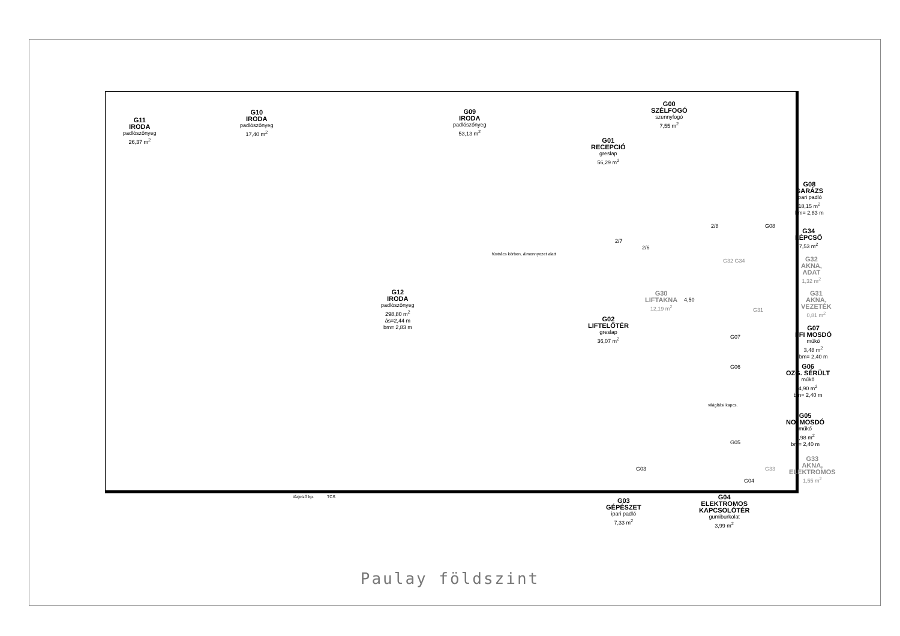G11
IRODA
padlószőnyeg
26,37 m<sup>2</sup>
G10
IRODA
padlószőnyeg
17,40 m<sup>2</sup>
G09
IRODA
padlószőnyeg
53,13 m<sup>2</sup>
G00
SZÉLFOGÓ
szennyfogó
7,55 m<sup>2</sup>
G01
RECEPCIÓ
greslap
56,29 m<sup>2</sup>
G08
GARÁZS
ipari padló
18,15 m<sup>2</sup>
bm= 2,83 m
2/8 G08
G34
LÉPCSŐ
7,53 m<sup>2</sup>
2/7
2/6
füstrács körben, álmennyezet alatt
G32
AKNA,
ADAT
1,32 m<sup>2</sup>
G32 G34
G12
IRODA
padlószőnyeg
298,80 m<sup>2</sup>
ás=2,44 m
bm= 2,83 m
G30
LIFTAKNA
12,19 m<sup>2</sup>
4,50
G31
AKNA,
VEZETÉK
0,81 m<sup>2</sup>
G31
G02
LIFTELŐTÉR
greslap
36,07 m<sup>2</sup>
G07
FFI MOSDÓ
műkő
3,48 m<sup>2</sup>
bm= 2,40 m
G07
G06
G06
OZG. SÉRÜLT
műkő
4,90 m<sup>2</sup>
bm= 2,40 m
világítási kapcs.
G05
NOI MOSDÓ
műkő
6,98 m<sup>2</sup>
bm= 2,40 m
G05
G03 G33
G33
AKNA,
ELEKTROMOS
1,55 m<sup>2</sup>
G04
tűzjelző kp. TCS
G03
GÉPÉSZET
ipari padló
7,33 m<sup>2</sup>
G04
ELEKTROMOS
KAPCSOLÓTÉR
gumiburkolat
3,99 m<sup>2</sup>
Paulay földszint